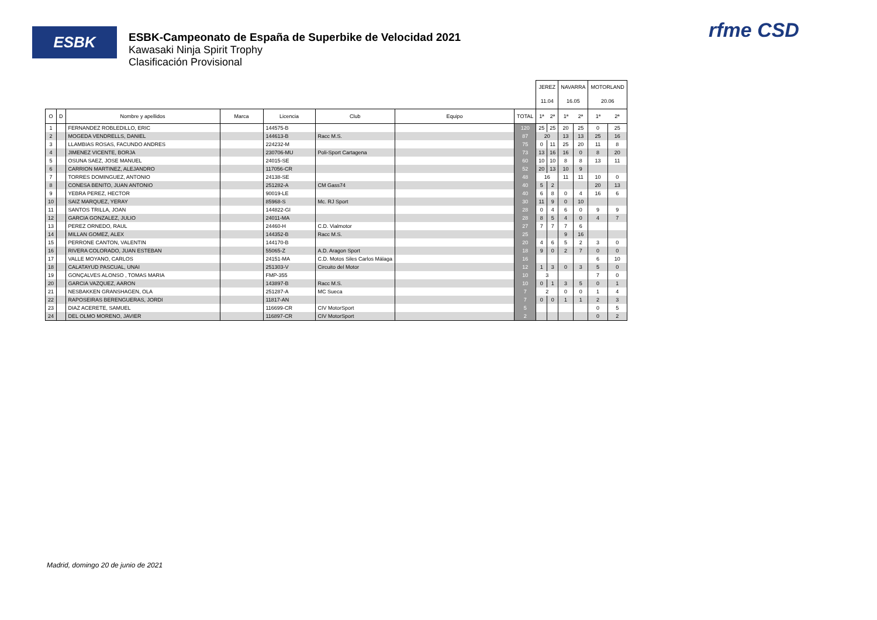ESBK
ESBK-Campeonato de España de Superbike de Velocidad 2021
Kawasaki Ninja Spirit Trophy
Clasificación Provisional
rfme CSD
| | | | | | | | | JEREZ | | NAVARRA | | MOTORLAND | |
| | | | | | | | | 11.04 | | 16.05 | | 20.06 | |
| O | D | Nombre y apellidos | Marca | Licencia | Club | Equipo | TOTAL | 1ª | 2ª | 1ª | 2ª | 1ª | 2ª |
| 1 | | FERNANDEZ ROBLEDILLO, ERIC | | 144575-B | | | 120 | 25 | 25 | 20 | 25 | 0 | 25 |
| 2 | | MOGEDA VENDRELLS, DANIEL | | 144613-B | Racc M.S. | | 87 | 20 | | 13 | 13 | 25 | 16 |
| 3 | | LLAMBIAS ROSAS, FACUNDO ANDRES | | 224232-M | | | 75 | 0 | 11 | 25 | 20 | 11 | 8 |
| 4 | | JIMENEZ VICENTE, BORJA | | 230706-MU | Poli-Sport Cartagena | | 73 | 13 | 16 | 16 | 0 | 8 | 20 |
| 5 | | OSUNA SAEZ, JOSE MANUEL | | 24015-SE | | | 60 | 10 | 10 | 8 | 8 | 13 | 11 |
| 6 | | CARRION MARTINEZ, ALEJANDRO | | 117056-CR | | | 52 | 20 | 13 | 10 | 9 | | |
| 7 | | TORRES DOMINGUEZ, ANTONIO | | 24138-SE | | | 48 | 16 | | 11 | 11 | 10 | 0 |
| 8 | | CONESA BENITO, JUAN ANTONIO | | 251282-A | CM Gass74 | | 40 | 5 | 2 | | | 20 | 13 |
| 9 | | YEBRA PEREZ, HECTOR | | 90019-LE | | | 40 | 6 | 8 | 0 | 4 | 16 | 6 |
| 10 | | SAIZ MARQUEZ, YERAY | | 85968-S | Mc. RJ Sport | | 30 | 11 | 9 | 0 | 10 | | |
| 11 | | SANTOS TRILLA, JOAN | | 144822-GI | | | 28 | 0 | 4 | 6 | 0 | 9 | 9 |
| 12 | | GARCIA GONZALEZ, JULIO | | 24011-MA | | | 28 | 8 | 5 | 4 | 0 | 4 | 7 |
| 13 | | PEREZ ORNEDO, RAUL | | 24460-H | C.D. Vialmotor | | 27 | 7 | 7 | 7 | 6 | | |
| 14 | | MILLAN GOMEZ, ALEX | | 144352-B | Racc M.S. | | 25 | | | 9 | 16 | | |
| 15 | | PERRONE CANTON, VALENTIN | | 144170-B | | | 20 | 4 | 6 | 5 | 2 | 3 | 0 |
| 16 | | RIVERA COLORADO, JUAN ESTEBAN | | 55065-Z | A.D. Aragon Sport | | 18 | 9 | 0 | 2 | 7 | 0 | 0 |
| 17 | | VALLE MOYANO, CARLOS | | 24151-MA | C.D. Motos Siles Carlos Málaga | | 16 | | | | | 6 | 10 |
| 18 | | CALATAYUD PASCUAL, UNAI | | 251303-V | Circuito del Motor | | 12 | 1 | 3 | 0 | 3 | 5 | 0 |
| 19 | | GONÇALVES ALONSO , TOMAS MARIA | | FMP-355 | | | 10 | 3 | | | | 7 | 0 |
| 20 | | GARCIA VAZQUEZ, AARON | | 143897-B | Racc M.S. | | 10 | 0 | 1 | 3 | 5 | 0 | 1 |
| 21 | | NESBAKKEN GRANSHAGEN, OLA | | 251287-A | MC Sueca | | 7 | 2 | | 0 | 0 | 1 | 4 |
| 22 | | RAPOSEIRAS BERENGUERAS, JORDI | | 11817-AN | | | 7 | 0 | 0 | 1 | 1 | 2 | 3 |
| 23 | | DIAZ ACERETE, SAMUEL | | 116699-CR | CIV MotorSport | | 5 | | | | | 0 | 5 |
| 24 | | DEL OLMO MORENO, JAVIER | | 116897-CR | CIV MotorSport | | 2 | | | | | 0 | 2 |
Madrid, domingo 20 de junio de 2021